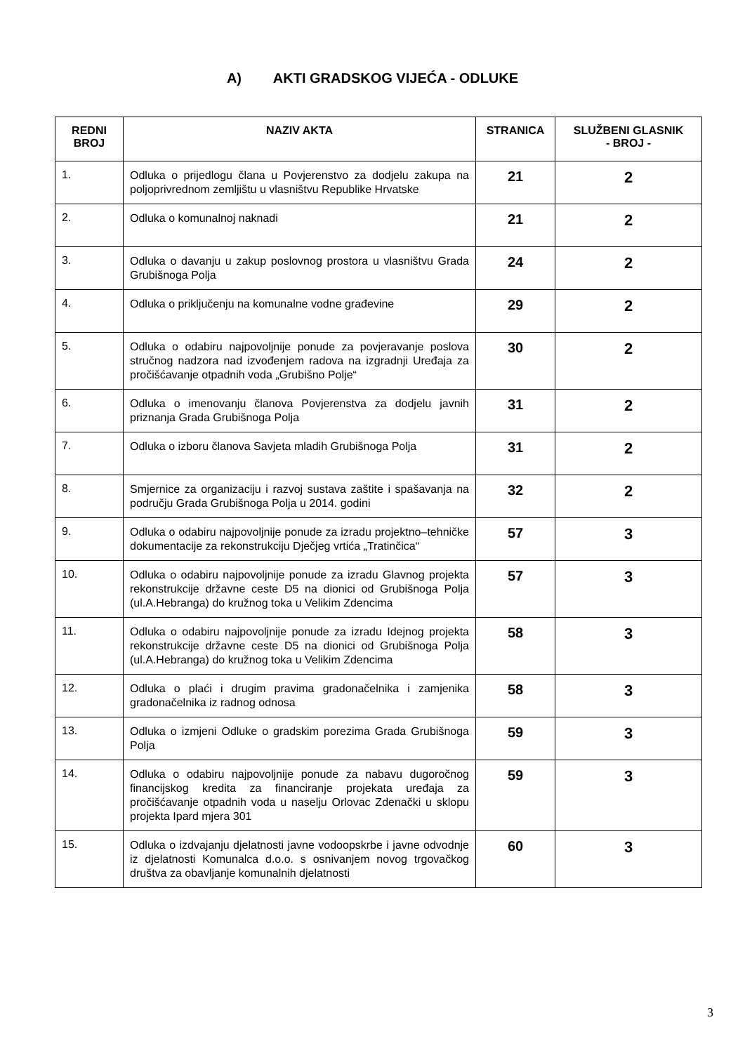A) AKTI GRADSKOG VIJEĆA - ODLUKE
| REDNI BROJ | NAZIV AKTA | STRANICA | SLUŽBENI GLASNIK - BROJ - |
| --- | --- | --- | --- |
| 1. | Odluka o prijedlogu člana u Povjerenstvo za dodjelu zakupa na poljoprivrednom zemljištu u vlasništvu Republike Hrvatske | 21 | 2 |
| 2. | Odluka o komunalnoj naknadi | 21 | 2 |
| 3. | Odluka o davanju u zakup poslovnog prostora u vlasništvu Grada Grubišnoga Polja | 24 | 2 |
| 4. | Odluka o priključenju na komunalne vodne građevine | 29 | 2 |
| 5. | Odluka o odabiru najpovoljnije ponude za povjeravanje poslova stručnog nadzora nad izvođenjem radova na izgradnji Uređaja za pročišćavanje otpadnih voda „Grubišno Polje“ | 30 | 2 |
| 6. | Odluka o imenovanju članova Povjerenstva za dodjelu javnih priznanja Grada Grubišnoga Polja | 31 | 2 |
| 7. | Odluka o izboru članova Savjeta mladih Grubišnoga Polja | 31 | 2 |
| 8. | Smjernice za organizaciju i razvoj sustava zaštite i spašavanja na području Grada Grubišnoga Polja u 2014. godini | 32 | 2 |
| 9. | Odluka o odabiru najpovoljnije ponude za izradu projektno–tehničke dokumentacije za rekonstrukciju Dječjeg vrtića „Tratinčica“ | 57 | 3 |
| 10. | Odluka o odabiru najpovoljnije ponude za izradu Glavnog projekta rekonstrukcije državne ceste D5 na dionici od Grubišnoga Polja (ul.A.Hebranga) do kružnog toka u Velikim Zdencima | 57 | 3 |
| 11. | Odluka o odabiru najpovoljnije ponude za izradu Idejnog projekta rekonstrukcije državne ceste D5 na dionici od Grubišnoga Polja (ul.A.Hebranga) do kružnog toka u Velikim Zdencima | 58 | 3 |
| 12. | Odluka o plaći i drugim pravima gradonačelnika i zamjenika gradonačelnika iz radnog odnosa | 58 | 3 |
| 13. | Odluka o izmjeni Odluke o gradskim porezima Grada Grubišnoga Polja | 59 | 3 |
| 14. | Odluka o odabiru najpovoljnije ponude za nabavu dugoročnog financijskog kredita za financiranje projekata uređaja za pročišćavanje otpadnih voda u naselju Orlovac Zdenački u sklopu projekta Ipard mjera 301 | 59 | 3 |
| 15. | Odluka o izdvajanju djelatnosti javne vodoopskrbe i javne odvodnje iz djelatnosti Komunalca d.o.o. s osnivanjem novog trgovačkog društva za obavljanje komunalnih djelatnosti | 60 | 3 |
3